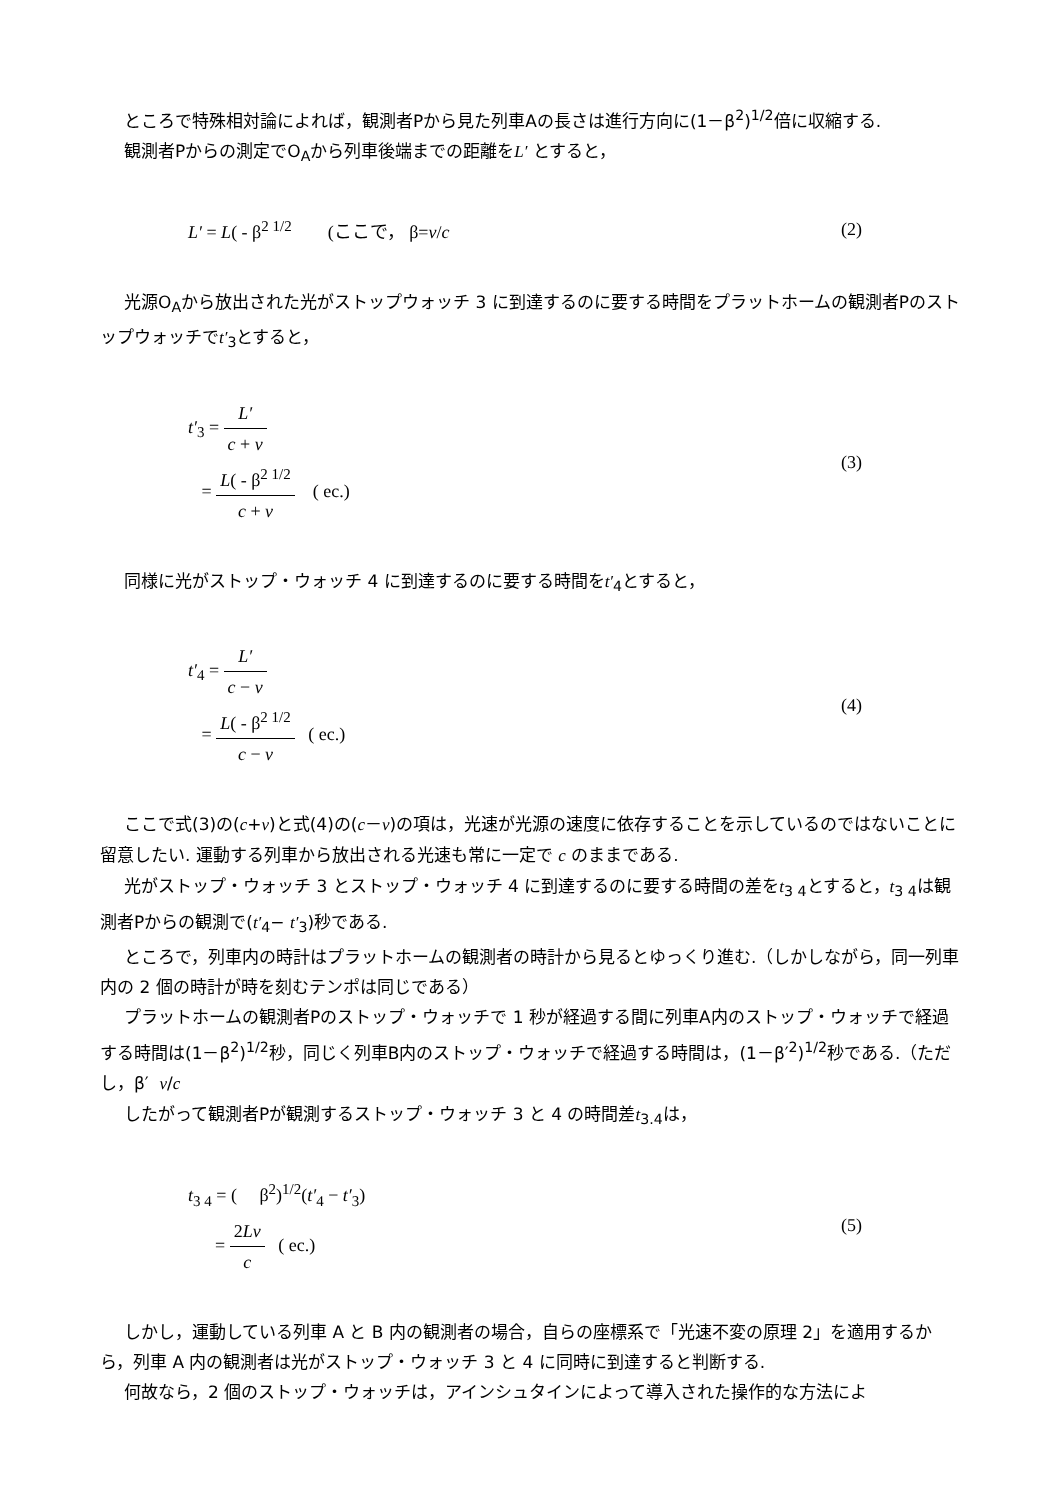ところで特殊相対論によれば，観測者Pから見た列車Aの長さは進行方向に(1－β<sup>2</sup>)<sup>1/2</sup>倍に収縮する.
観測者Pからの測定でO<sub>A</sub>から列車後端までの距離をL′ とすると，
L′ = L( - β<sup>2 1/2</sup> (ここで， β=v/c
(2)
光源O<sub>A</sub>から放出された光がストップウォッチ 3 に到達するのに要する時間をプラットホームの観測者Pのストップウォッチでt′<sub>3</sub>とすると，
t′<sub>3</sub> = L′ c + v
= L( - β<sup>2 1/2</sup> c + v ( ec.)
(3)
同様に光がストップ・ウォッチ 4 に到達するのに要する時間をt′<sub>4</sub>とすると，
t′<sub>4</sub> = L′ c − v
= L( - β<sup>2 1/2</sup> c − v ( ec.)
(4)
ここで式(3)の(c+v)と式(4)の(c－v)の項は，光速が光源の速度に依存することを示しているのではないことに留意したい. 運動する列車から放出される光速も常に一定で c のままである.
光がストップ・ウォッチ 3 とストップ・ウォッチ 4 に到達するのに要する時間の差をt<sub>3 4</sub>とすると，t<sub>3 4</sub>は観測者Pからの観測で(t′<sub>4</sub>− t′<sub>3</sub>)秒である.
ところで，列車内の時計はプラットホームの観測者の時計から見るとゆっくり進む.（しかしながら，同一列車内の 2 個の時計が時を刻むテンポは同じである）
プラットホームの観測者Pのストップ・ウォッチで 1 秒が経過する間に列車A内のストップ・ウォッチで経過する時間は(1－β<sup>2</sup>)<sup>1/2</sup>秒，同じく列車B内のストップ・ウォッチで経過する時間は，(1－β′<sup>2</sup>)<sup>1/2</sup>秒である.（ただし，β′ v/c
したがって観測者Pが観測するストップ・ウォッチ 3 と 4 の時間差t<sub>3.4</sub>は，
t<sub>3 4</sub> = ( β<sup>2</sup>)<sup>1/2</sup>(t′<sub>4</sub> − t′<sub>3</sub>)
= 2Lv c ( ec.)
(5)
しかし，運動している列車 A と B 内の観測者の場合，自らの座標系で「光速不変の原理 2」を適用するから，列車 A 内の観測者は光がストップ・ウォッチ 3 と 4 に同時に到達すると判断する.
何故なら，2 個のストップ・ウォッチは，アインシュタインによって導入された操作的な方法によ